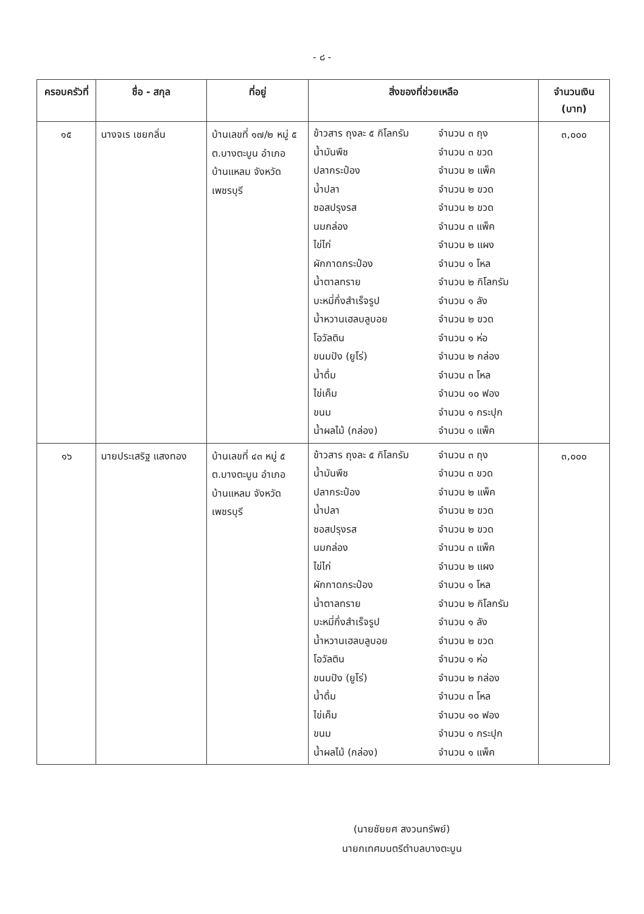- ๘ -
| ครอบครัวที่ | ชื่อ - สกุล | ที่อยู่ | สิ่งของที่ช่วยเหลือ | จำนวนเงิน (บาท) |
| --- | --- | --- | --- | --- |
| ๑๕ | นางจเร เชยกลิ่น | บ้านเลขที่ ๑๗/๒ หมู่ ๕ ต.บางตะบูน อำเภอบ้านแหลม จังหวัดเพชรบุรี | ข้าวสาร ถุงละ ๕ กิโลกรัม จำนวน ๓ ถุง น้ำมันพืช จำนวน ๓ ขวด ปลากระป๋อง จำนวน ๒ แพ็ค น้ำปลา จำนวน ๒ ขวด ซอสปรุงรส จำนวน ๒ ขวด นมกล่อง จำนวน ๓ แพ็ค ไข่ไก่ จำนวน ๒ แผง ผักกาดกระป๋อง จำนวน ๑ โหล น้ำตาลทราย จำนวน ๒ กิโลกรัม บะหมี่กึ่งสำเร็จรูป จำนวน ๑ ลัง น้ำหวานเฮลบลูบอย จำนวน ๒ ขวด โอวัลติน จำนวน ๑ ห่อ ขนมปัง (ยูโร่) จำนวน ๒ กล่อง น้ำดื่ม จำนวน ๓ โหล ไข่เค็ม จำนวน ๑๐ ฟอง ขนม จำนวน ๑ กระปุก น้ำผลไม้ (กล่อง) จำนวน ๑ แพ็ค | ๓,๐๐๐ |
| ๑๖ | นายประเสริฐ แสงทอง | บ้านเลขที่ ๔๓ หมู่ ๕ ต.บางตะบูน อำเภอบ้านแหลม จังหวัดเพชรบุรี | ข้าวสาร ถุงละ ๕ กิโลกรัม จำนวน ๓ ถุง น้ำมันพืช จำนวน ๓ ขวด ปลากระป๋อง จำนวน ๒ แพ็ค น้ำปลา จำนวน ๒ ขวด ซอสปรุงรส จำนวน ๒ ขวด นมกล่อง จำนวน ๓ แพ็ค ไข่ไก่ จำนวน ๒ แผง ผักกาดกระป๋อง จำนวน ๑ โหล น้ำตาลทราย จำนวน ๒ กิโลกรัม บะหมี่กึ่งสำเร็จรูป จำนวน ๑ ลัง น้ำหวานเฮลบลูบอย จำนวน ๒ ขวด โอวัลติน จำนวน ๑ ห่อ ขนมปัง (ยูโร่) จำนวน ๒ กล่อง น้ำดื่ม จำนวน ๓ โหล ไข่เค็ม จำนวน ๑๐ ฟอง ขนม จำนวน ๑ กระปุก น้ำผลไม้ (กล่อง) จำนวน ๑ แพ็ค | ๓,๐๐๐ |
(นายชัยยศ สงวนทรัพย์)
นายกเทศมนตรีตำบลบางตะบูน